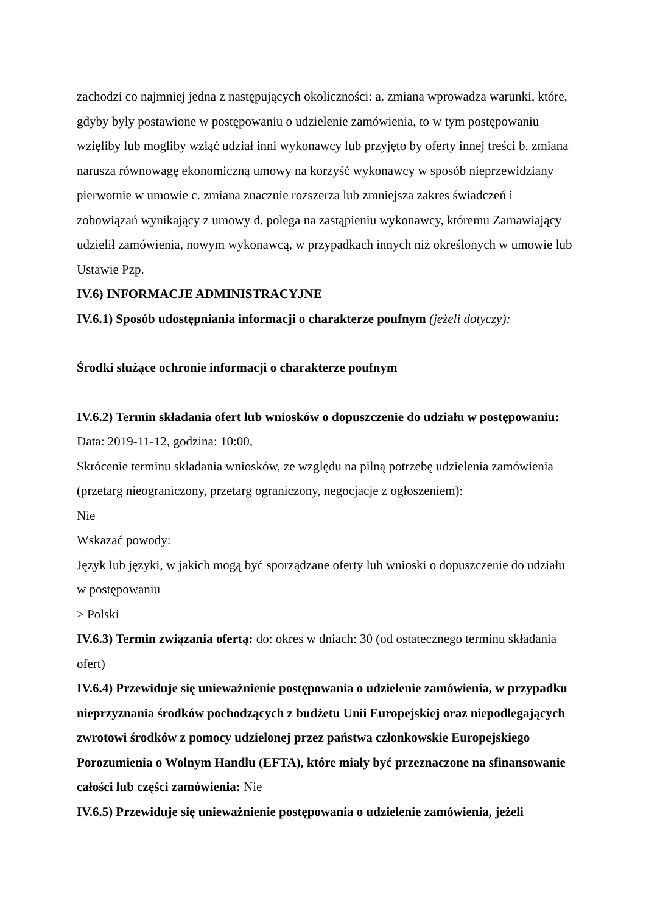zachodzi co najmniej jedna z następujących okoliczności: a. zmiana wprowadza warunki, które, gdyby były postawione w postępowaniu o udzielenie zamówienia, to w tym postępowaniu wzięliby lub mogliby wziąć udział inni wykonawcy lub przyjęto by oferty innej treści b. zmiana narusza równowagę ekonomiczną umowy na korzyść wykonawcy w sposób nieprzewidziany pierwotnie w umowie c. zmiana znacznie rozszerza lub zmniejsza zakres świadczeń i zobowiązań wynikający z umowy d. polega na zastąpieniu wykonawcy, któremu Zamawiający udzielił zamówienia, nowym wykonawcą, w przypadkach innych niż określonych w umowie lub Ustawie Pzp.
IV.6) INFORMACJE ADMINISTRACYJNE
IV.6.1) Sposób udostępniania informacji o charakterze poufnym (jeżeli dotyczy):
Środki służące ochronie informacji o charakterze poufnym
IV.6.2) Termin składania ofert lub wniosków o dopuszczenie do udziału w postępowaniu:
Data: 2019-11-12, godzina: 10:00,
Skrócenie terminu składania wniosków, ze względu na pilną potrzebę udzielenia zamówienia (przetarg nieograniczony, przetarg ograniczony, negocjacje z ogłoszeniem):
Nie
Wskazać powody:
Język lub języki, w jakich mogą być sporządzane oferty lub wnioski o dopuszczenie do udziału w postępowaniu
> Polski
IV.6.3) Termin związania ofertą: do: okres w dniach: 30 (od ostatecznego terminu składania ofert)
IV.6.4) Przewiduje się unieważnienie postępowania o udzielenie zamówienia, w przypadku nieprzyznania środków pochodzących z budżetu Unii Europejskiej oraz niepodlegających zwrotowi środków z pomocy udzielonej przez państwa członkowskie Europejskiego Porozumienia o Wolnym Handlu (EFTA), które miały być przeznaczone na sfinansowanie całości lub części zamówienia: Nie
IV.6.5) Przewiduje się unieważnienie postępowania o udzielenie zamówienia, jeżeli